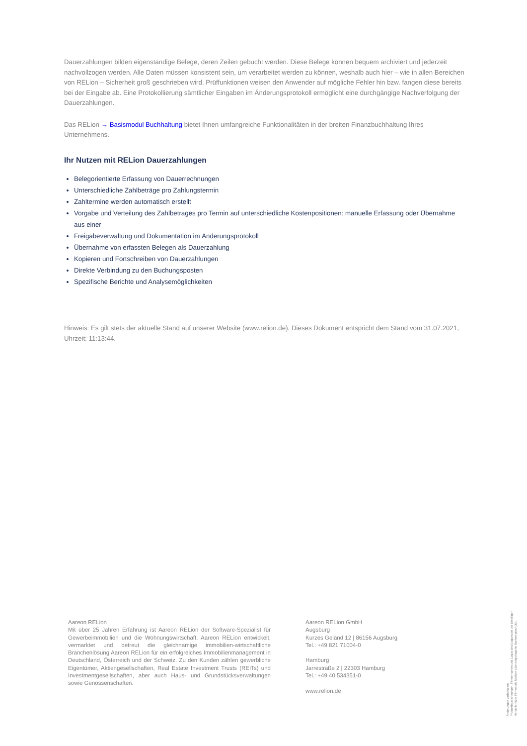Dauerzahlungen bilden eigenständige Belege, deren Zeilen gebucht werden. Diese Belege können bequem archiviert und jederzeit nachvollzogen werden. Alle Daten müssen konsistent sein, um verarbeitet werden zu können, weshalb auch hier – wie in allen Bereichen von RELion – Sicherheit groß geschrieben wird. Prüffunktionen weisen den Anwender auf mögliche Fehler hin bzw. fangen diese bereits bei der Eingabe ab. Eine Protokollierung sämtlicher Eingaben im Änderungsprotokoll ermöglicht eine durchgängige Nachverfolgung der Dauerzahlungen.
Das RELion → Basismodul Buchhaltung bietet Ihnen umfangreiche Funktionalitäten in der breiten Finanzbuchhaltung Ihres Unternehmens.
Ihr Nutzen mit RELion Dauerzahlungen
Belegorientierte Erfassung von Dauerrechnungen
Unterschiedliche Zahlbeträge pro Zahlungstermin
Zahltermine werden automatisch erstellt
Vorgabe und Verteilung des Zahlbetrages pro Termin auf unterschiedliche Kostenpositionen: manuelle Erfassung oder Übernahme aus einer
Freigabeverwaltung und Dokumentation im Änderungsprotokoll
Übernahme von erfassten Belegen als Dauerzahlung
Kopieren und Fortschreiben von Dauerzahlungen
Direkte Verbindung zu den Buchungsposten
Spezifische Berichte und Analysemöglichkeiten
Hinweis: Es gilt stets der aktuelle Stand auf unserer Website (www.relion.de). Dieses Dokument entspricht dem Stand vom 31.07.2021, Uhrzeit: 11:13:44.
Aareon RELion
Mit über 25 Jahren Erfahrung ist Aareon RELion der Software-Spezialist für Gewerbeimmobilien und die Wohnungswirtschaft. Aareon RELion entwickelt, vermarktet und betreut die gleichnamige immobilien-wirtschaftliche Branchenlösung Aareon RELion für ein erfolgreiches Immobilienmanagement in Deutschland, Österreich und der Schweiz. Zu den Kunden zählen gewerbliche Eigentümer, Aktiengesellschaften, Real Estate Investment Trusts (REITs) und Investmentgesellschaften, aber auch Haus- und Grundstücksverwaltungen sowie Genossenschaften.
Aareon RELion GmbH
Augsburg
Kurzes Geländ 12 | 86156 Augsburg
Tel.: +49 821 71004-0
Hamburg
Jarrestraße 2 | 22303 Hamburg
Tel.: +49 40 534351-0
www.relion.de
Änderungen vorbehalten.
Produktbezeichnungen, Firmennamen und Logos sind zugunsten der jeweiligen
Hersteller bzw. Firmen als Marken oder eingetragene Marken geschützt.